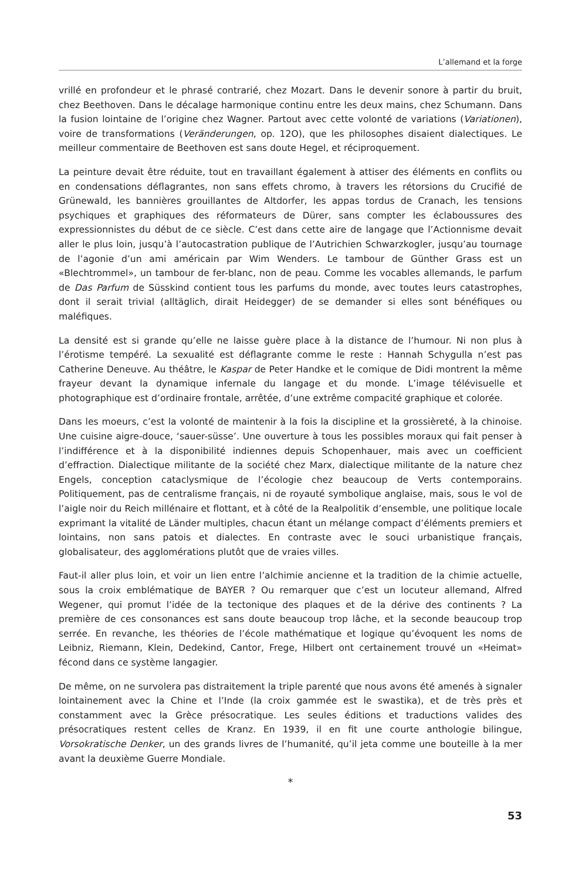L’allemand et la forge
vrillé en profondeur et le phrasé contrarié, chez Mozart. Dans le devenir sonore à partir du bruit, chez Beethoven. Dans le décalage harmonique continu entre les deux mains, chez Schumann. Dans la fusion lointaine de l’origine chez Wagner. Partout avec cette volonté de variations (Variationen), voire de transformations (Veränderungen, op. 12O), que les philosophes disaient dialectiques. Le meilleur commentaire de Beethoven est sans doute Hegel, et réciproquement.
La peinture devait être réduite, tout en travaillant également à attiser des éléments en conflits ou en condensations déflagrantes, non sans effets chromo, à travers les rétorsions du Crucifié de Grünewald, les bannières grouillantes de Altdorfer, les appas tordus de Cranach, les tensions psychiques et graphiques des réformateurs de Dürer, sans compter les éclaboussures des expressionnistes du début de ce siècle. C’est dans cette aire de langage que l’Actionnisme devait aller le plus loin, jusqu’à l’autocastration publique de l’Autrichien Schwarzkogler, jusqu’au tournage de l’agonie d’un ami américain par Wim Wenders. Le tambour de Günther Grass est un «Blechtrommel», un tambour de fer-blanc, non de peau. Comme les vocables allemands, le parfum de Das Parfum de Süsskind contient tous les parfums du monde, avec toutes leurs catastrophes, dont il serait trivial (alltäglich, dirait Heidegger) de se demander si elles sont bénéfiques ou maléfiques.
La densité est si grande qu’elle ne laisse guère place à la distance de l’humour. Ni non plus à l’érotisme tempéré. La sexualité est déflagrante comme le reste : Hannah Schygulla n’est pas Catherine Deneuve. Au théâtre, le Kaspar de Peter Handke et le comique de Didi montrent la même frayeur devant la dynamique infernale du langage et du monde. L’image télévisuelle et photographique est d’ordinaire frontale, arrêtée, d’une extrême compacité graphique et colorée.
Dans les moeurs, c’est la volonté de maintenir à la fois la discipline et la grossièreté, à la chinoise. Une cuisine aigre-douce, ‘sauer-süsse’. Une ouverture à tous les possibles moraux qui fait penser à l’indifférence et à la disponibilité indiennes depuis Schopenhauer, mais avec un coefficient d’effraction. Dialectique militante de la société chez Marx, dialectique militante de la nature chez Engels, conception cataclysmique de l’écologie chez beaucoup de Verts contemporains. Politiquement, pas de centralisme français, ni de royauté symbolique anglaise, mais, sous le vol de l’aigle noir du Reich millénaire et flottant, et à côté de la Realpolitik d’ensemble, une politique locale exprimant la vitalité de Länder multiples, chacun étant un mélange compact d’éléments premiers et lointains, non sans patois et dialectes. En contraste avec le souci urbanistique français, globalisateur, des agglomérations plutôt que de vraies villes.
Faut-il aller plus loin, et voir un lien entre l’alchimie ancienne et la tradition de la chimie actuelle, sous la croix emblématique de BAYER ? Ou remarquer que c’est un locuteur allemand, Alfred Wegener, qui promut l’idée de la tectonique des plaques et de la dérive des continents ? La première de ces consonances est sans doute beaucoup trop lâche, et la seconde beaucoup trop serrée. En revanche, les théories de l’école mathématique et logique qu’évoquent les noms de Leibniz, Riemann, Klein, Dedekind, Cantor, Frege, Hilbert ont certainement trouvé un «Heimat» fécond dans ce système langagier.
De même, on ne survolera pas distraitement la triple parenté que nous avons été amenés à signaler lointainement avec la Chine et l’Inde (la croix gammée est le swastika), et de très près et constamment avec la Grèce présocratique. Les seules éditions et traductions valides des présocratiques restent celles de Kranz. En 1939, il en fit une courte anthologie bilingue, Vorsokratische Denker, un des grands livres de l’humanité, qu’il jeta comme une bouteille à la mer avant la deuxième Guerre Mondiale.
*
53